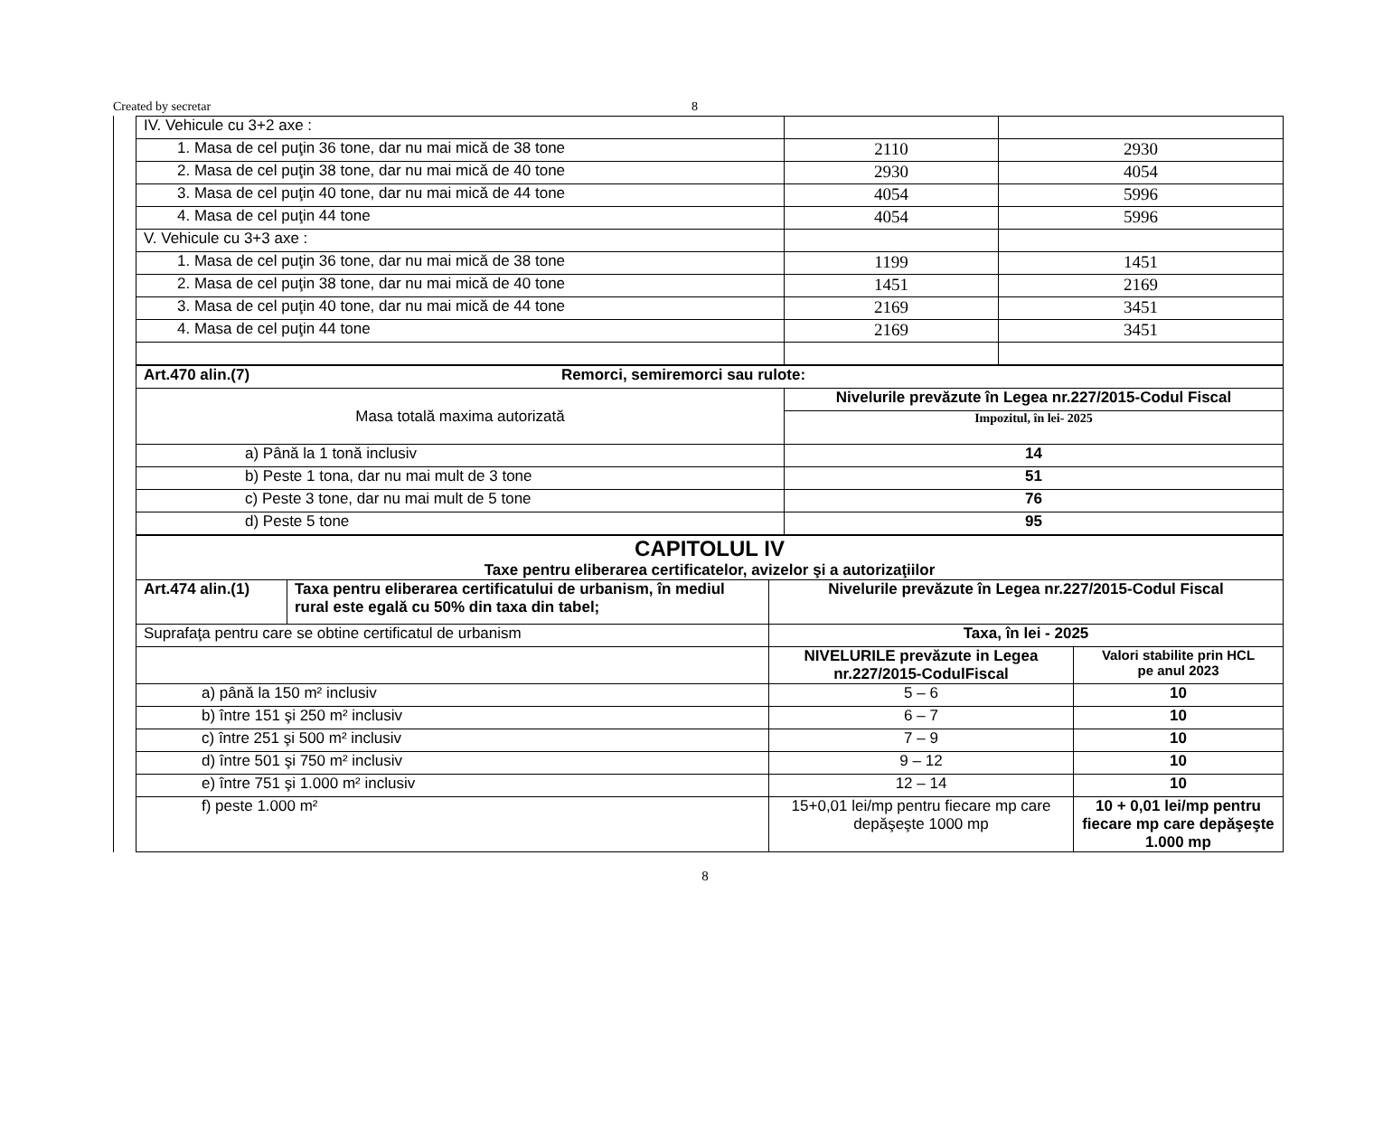Created by secretar 8
| IV. Vehicule cu 3+2 axe : | | |
| 1. Masa de cel puţin 36 tone, dar nu mai mică de 38 tone | 2110 | 2930 |
| 2. Masa de cel puţin 38 tone, dar nu mai mică de 40 tone | 2930 | 4054 |
| 3. Masa de cel puţin 40 tone, dar nu mai mică de 44 tone | 4054 | 5996 |
| 4. Masa de cel puţin 44 tone | 4054 | 5996 |
| V. Vehicule cu 3+3 axe : | | |
| 1. Masa de cel puţin 36 tone, dar nu mai mică de 38 tone | 1199 | 1451 |
| 2. Masa de cel puţin 38 tone, dar nu mai mică de 40 tone | 1451 | 2169 |
| 3. Masa de cel puţin 40 tone, dar nu mai mică de 44 tone | 2169 | 3451 |
| 4. Masa de cel puţin 44 tone | 2169 | 3451 |
| Art.470 alin.(7) Remorci, semiremorci sau rulote: | |
| Masa totală maxima autorizată | Nivelurile prevăzute în Legea nr.227/2015-Codul Fiscal |
| | Impozitul, în lei- 2025 |
| a) Până la 1 tonă inclusiv | 14 |
| b) Peste 1 tona, dar nu mai mult de 3 tone | 51 |
| c) Peste 3 tone, dar nu mai mult de 5 tone | 76 |
| d) Peste 5 tone | 95 |
| CAPITOLUL IV Taxe pentru eliberarea certificatelor, avizelor şi a autorizaţiilor | | | |
| Art.474 alin.(1) | Taxa pentru eliberarea certificatului de urbanism, în mediul rural este egală cu 50% din taxa din tabel; | Nivelurile prevăzute în Legea nr.227/2015-Codul Fiscal | |
| Suprafaţa pentru care se obtine certificatul de urbanism | | Taxa, în lei - 2025 | |
| | | NIVELURILE prevăzute in Legea nr.227/2015-CodulFiscal | Valori stabilite prin HCL pe anul 2023 |
| a) până la 150 m² inclusiv | | 5 – 6 | 10 |
| b) între 151 şi 250 m² inclusiv | | 6 – 7 | 10 |
| c) între 251 şi 500 m² inclusiv | | 7 – 9 | 10 |
| d) între 501 şi 750 m² inclusiv | | 9 – 12 | 10 |
| e) între 751 şi 1.000 m² inclusiv | | 12 – 14 | 10 |
| f) peste 1.000 m² | | 15+0,01 lei/mp pentru fiecare mp care depăşeşte 1000 mp | 10 + 0,01 lei/mp pentru fiecare mp care depăşeşte 1.000 mp |
8